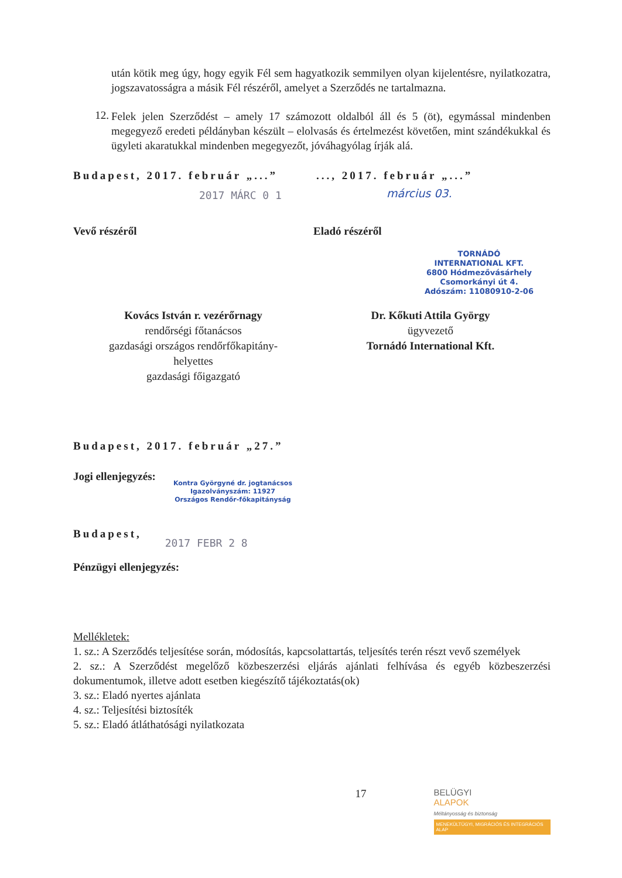után kötik meg úgy, hogy egyik Fél sem hagyatkozik semmilyen olyan kijelentésre, nyilatkozatra, jogszavatosságra a másik Fél részéről, amelyet a Szerződés ne tartalmazna.
12.
Felek jelen Szerződést – amely 17 számozott oldalból áll és 5 (öt), egymással mindenben megegyező eredeti példányban készült – elolvasás és értelmezést követően, mint szándékukkal és ügyleti akaratukkal mindenben megegyezőt, jóváhagyólag írják alá.
Budapest, 2017. február „...”
2017 MÁRC 0 1
..., 2017. február „...”
március 03.
Vevő részéről Eladó részéről
TORNÁDÓ
INTERNATIONAL KFT.
6800 Hódmezővásárhely
Csomorkányi út 4.
Adószám: 11080910-2-06
Kovács István r. vezérőrnagy
rendőrségi főtanácsos
gazdasági országos rendőrfőkapitány-
helyettes
gazdasági főigazgató
Dr. Kőkuti Attila György
ügyvezető
Tornádó International Kft.
Budapest, 2017. február „27.”
Jogi ellenjegyzés:
Kontra Györgyné dr. jogtanácsos
Igazolványszám: 11927
Országos Rendőr-főkapitányság
Budapest, 2017 FEBR 2 8
Pénzügyi ellenjegyzés:
Mellékletek:
1. sz.: A Szerződés teljesítése során, módosítás, kapcsolattartás, teljesítés terén részt vevő személyek
2. sz.: A Szerződést megelőző közbeszerzési eljárás ajánlati felhívása és egyéb közbeszerzési dokumentumok, illetve adott esetben kiegészítő tájékoztatás(ok)
3. sz.: Eladó nyertes ajánlata
4. sz.: Teljesítési biztosíték
5. sz.: Eladó átláthatósági nyilatkozata
17
BELÜGYI
ALAPOK
Méltányosság és biztonság
MENEKÜLTÜGYI, MIGRÁCIÓS ÉS INTEGRÁCIÓS ALAP